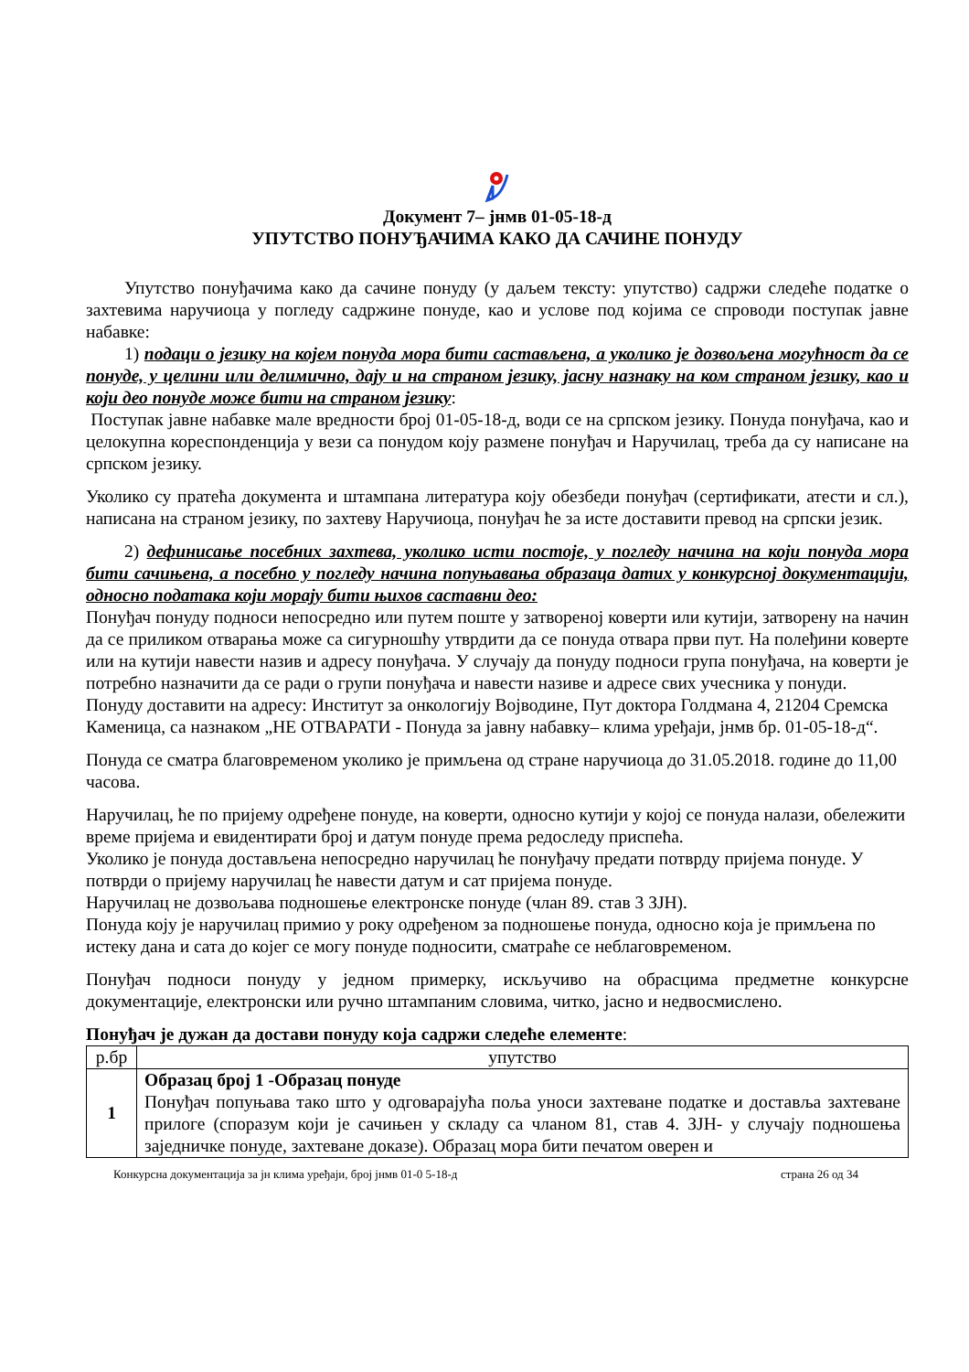Документ 7– јнмв 01-05-18-д
УПУТСТВО ПОНУЂАЧИМА КАКО ДА САЧИНЕ ПОНУДУ
Упутство понуђачима како да сачине понуду (у даљем тексту: упутство) садржи следеће податке о захтевима наручиоца у погледу садржине понуде, као и услове под којима се спроводи поступак јавне набавке:
1) подаци о језику на којем понуда мора бити састављена, а уколико је дозвољена могућност да се понуде, у целини или делимично, дају и на страном језику, јасну назнаку на ком страном језику, као и који део понуде може бити на страном језику:
Поступак јавне набавке мале вредности број 01-05-18-д, води се на српском језику. Понуда понуђача, као и целокупна кореспонденција у вези са понудом коју размене понуђач и Наручилац, треба да су написане на српском језику.
Уколико су пратећа документа и штампана литература коју обезбеди понуђач (сертификати, атести и сл.), написана на страном језику, по захтеву Наручиоца, понуђач ће за исте доставити превод на српски језик.
2) дефинисање посебних захтева, уколико исти постоје, у погледу начина на који понуда мора бити сачињена, а посебно у погледу начина попуњавања образаца датих у конкурсној документацији, односно података који морају бити њихов саставни део:
Понуђач понуду подноси непосредно или путем поште у затвореној коверти или кутији, затворену на начин да се приликом отварања може са сигурношћу утврдити да се понуда отвара први пут. На полеђини коверте или на кутији навести назив и адресу понуђача. У случају да понуду подноси група понуђача, на коверти је потребно назначити да се ради о групи понуђача и навести називе и адресе свих учесника у понуди.
Понуду доставити на адресу: Институт за онкологију Војводине, Пут доктора Голдмана 4, 21204 Сремска Каменица, са назнаком „НЕ ОТВАРАТИ - Понуда за јавну набавку– клима уређаји, јнмв бр. 01-05-18-д“.
Понуда се сматра благовременом уколико је примљена од стране наручиоца до 31.05.2018. године до 11,00 часова.
Наручилац, ће по пријему одређене понуде, на коверти, односно кутији у којој се понуда налази, обележити време пријема и евидентирати број и датум понуде према редоследу приспећа.
Уколико је понуда достављена непосредно наручилац ће понуђачу предати потврду пријема понуде. У потврди о пријему наручилац ће навести датум и сат пријема понуде.
Наручилац не дозвољава подношење електронске понуде (члан 89. став 3 ЗЈН).
Понуда коју је наручилац примио у року одређеном за подношење понуда, односно која је примљена по истеку дана и сата до којег се могу понуде подносити, сматраће се неблаговременом.
Понуђач подноси понуду у једном примерку, искључиво на обрасцима предметне конкурсне документације, електронски или ручно штампаним словима, читко, јасно и недвосмислено.
Понуђач је дужан да достави понуду која садржи следеће елементе:
| р.бр | упутство |
| --- | --- |
| 1 | Образац број 1 -Образац понуде Понуђач попуњава тако што у одговарајућа поља уноси захтеване податке и доставља захтеване прилоге (споразум који је сачињен у складу са чланом 81, став 4. ЗЈН- у случају подношења заједничке понуде, захтеване доказе). Образац мора бити печатом оверен и |
Конкурсна документација за јн клима уређаји, број јнмв 01-0 5-18-д страна 26 од 34